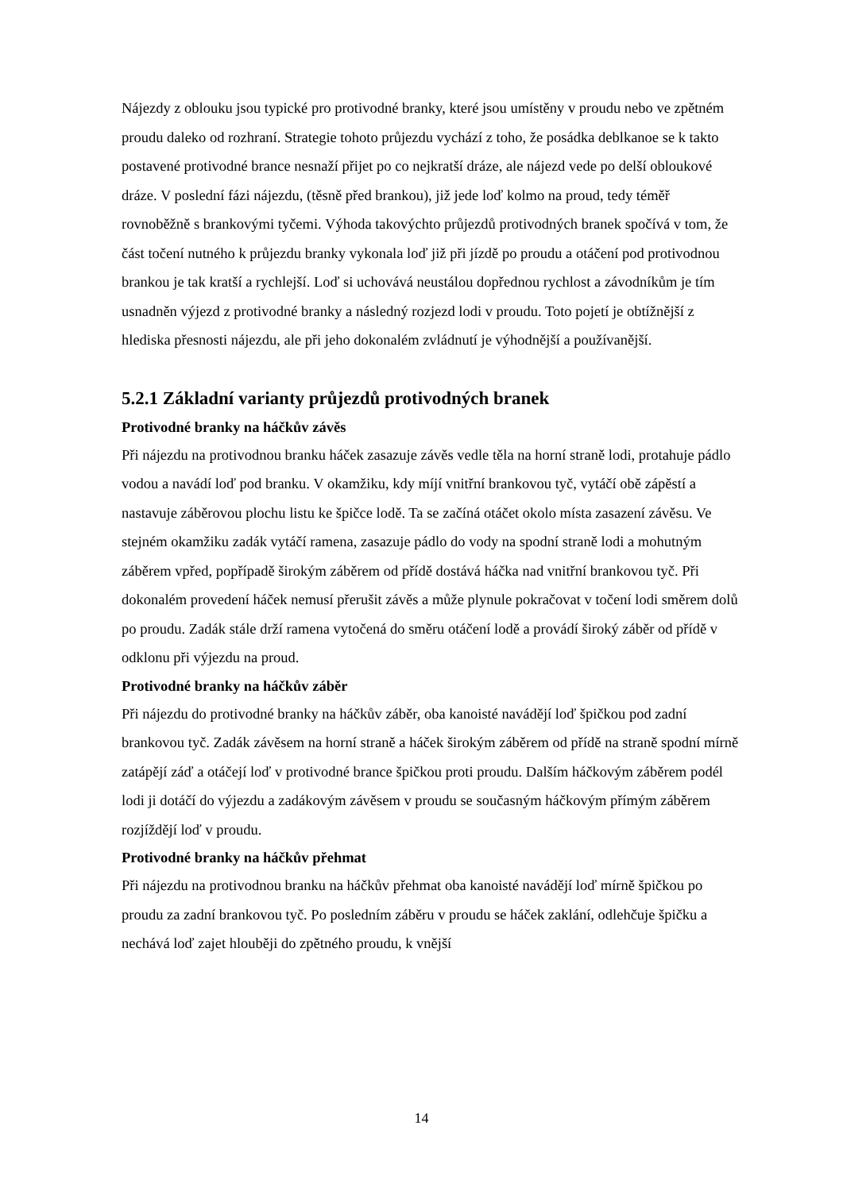Nájezdy z oblouku jsou typické pro protivodné branky, které jsou umístěny v proudu nebo ve zpětném proudu daleko od rozhraní. Strategie tohoto průjezdu vychází z toho, že posádka deblkanoe se k takto postavené protivodné brance nesnaží přijet po co nejkratší dráze, ale nájezd vede po delší obloukové dráze. V poslední fázi nájezdu, (těsně před brankou), již jede loď kolmo na proud, tedy téměř rovnoběžně s brankovými tyčemi. Výhoda takovýchto průjezdů protivodných branek spočívá v tom, že část točení nutného k průjezdu branky vykonala loď již při jízdě po proudu a otáčení pod protivodnou brankou je tak kratší a rychlejší. Loď si uchovává neustálou dopřednou rychlost a závodníkům je tím usnadněn výjezd z protivodné branky a následný rozjezd lodi v proudu. Toto pojetí je obtížnější z hlediska přesnosti nájezdu, ale při jeho dokonalém zvládnutí je výhodnější a používanější.
5.2.1 Základní varianty průjezdů protivodných branek
Protivodné branky na háčkův závěs
Při nájezdu na protivodnou branku háček zasazuje závěs vedle těla na horní straně lodi, protahuje pádlo vodou a navádí loď pod branku. V okamžiku, kdy míjí vnitřní brankovou tyč, vytáčí obě zápěstí a nastavuje záběrovou plochu listu ke špičce lodě. Ta se začíná otáčet okolo místa zasazení závěsu. Ve stejném okamžiku zadák vytáčí ramena, zasazuje pádlo do vody na spodní straně lodi a mohutným záběrem vpřed, popřípadě širokým záběrem od přídě dostává háčka nad vnitřní brankovou tyč. Při dokonalém provedení háček nemusí přerušit závěs a může plynule pokračovat v točení lodi směrem dolů po proudu. Zadák stále drží ramena vytočená do směru otáčení lodě a provádí široký záběr od přídě v odklonu při výjezdu na proud.
Protivodné branky na háčkův záběr
Při nájezdu do protivodné branky na háčkův záběr, oba kanoisté navádějí loď špičkou pod zadní brankovou tyč. Zadák závěsem na horní straně a háček širokým záběrem od přídě na straně spodní mírně zatápějí záď a otáčejí loď v protivodné brance špičkou proti proudu. Dalším háčkovým záběrem podél lodi ji dotáčí do výjezdu a zadákovým závěsem v proudu se současným háčkovým přímým záběrem rozjíždějí loď v proudu.
Protivodné branky na háčkův přehmat
Při nájezdu na protivodnou branku na háčkův přehmat oba kanoisté navádějí loď mírně špičkou po proudu za zadní brankovou tyč. Po posledním záběru v proudu se háček zaklání, odlehčuje špičku a nechává loď zajet hlouběji do zpětného proudu, k vnější
14